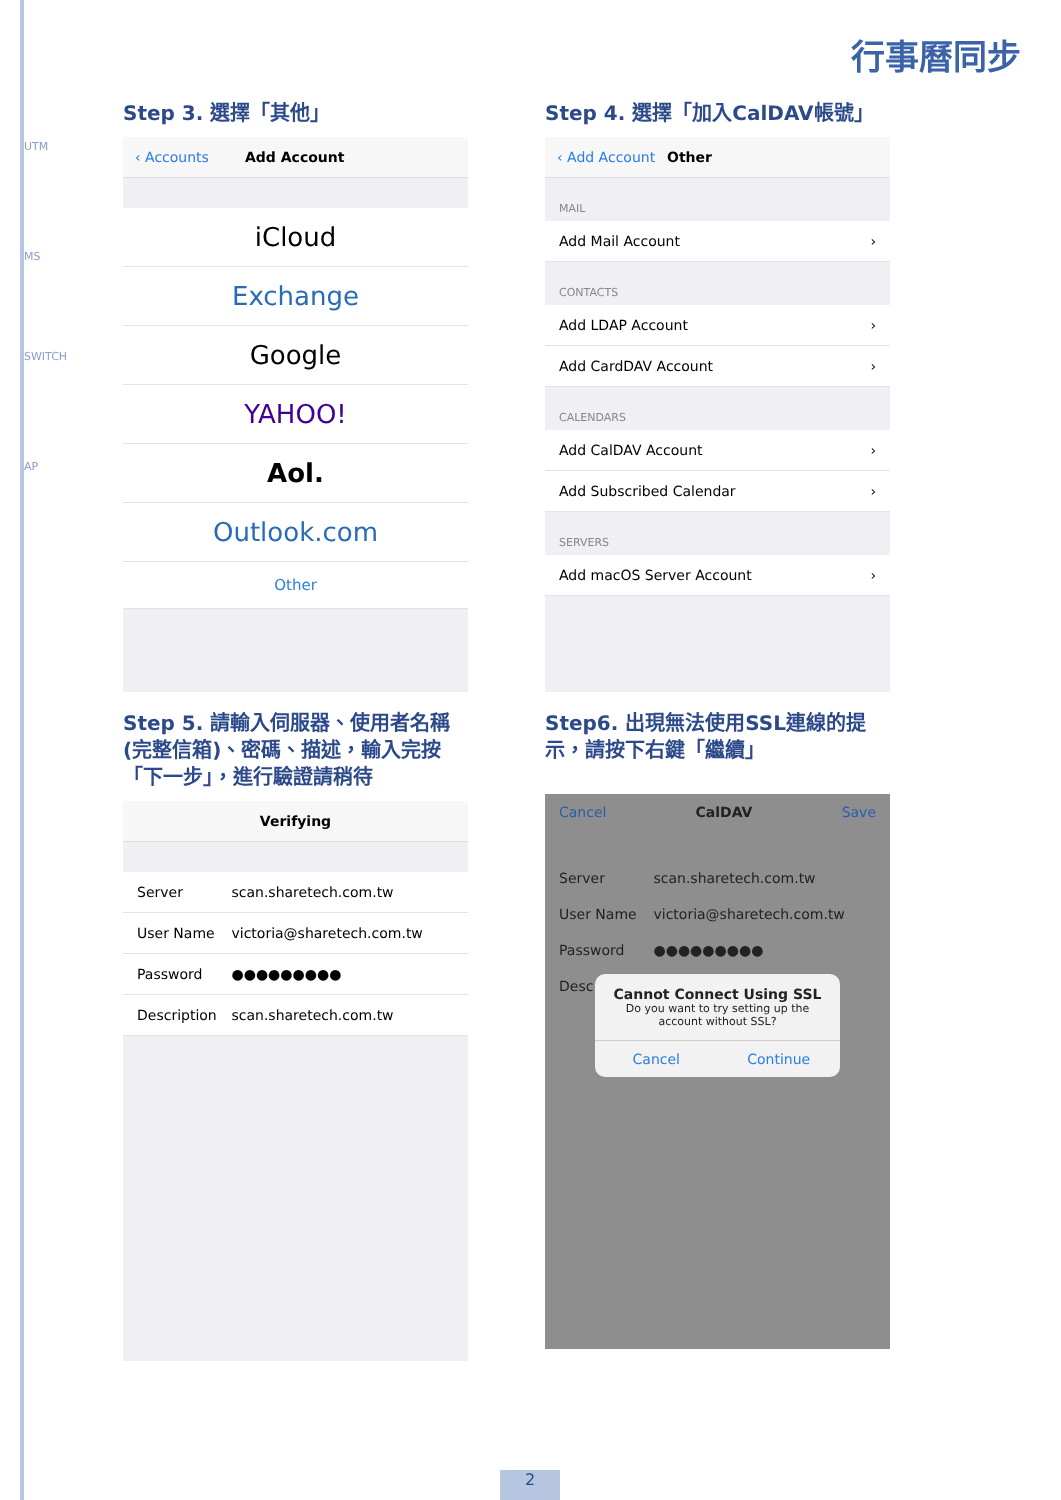UTM
MS
SWITCH
AP
行事曆同步
Step 3. 選擇「其他」
‹ Accounts Add Account
iCloud
Exchange
Google
YAHOO!
Aol.
Outlook.com
Other
Step 4. 選擇「加入CalDAV帳號」
‹ Add Account Other
MAIL
Add Mail Account ›
CONTACTS
Add LDAP Account ›
Add CardDAV Account ›
CALENDARS
Add CalDAV Account ›
Add Subscribed Calendar ›
SERVERS
Add macOS Server Account ›
Step 5. 請輸入伺服器、使用者名稱(完整信箱)、密碼、描述，輸入完按「下一步」，進行驗證請稍待
Verifying
Server scan.sharetech.com.tw
User Name victoria@sharetech.com.tw
Password ●●●●●●●●●
Description scan.sharetech.com.tw
Step6. 出現無法使用SSL連線的提示，請按下右鍵「繼續」
Cancel CalDAV Save
Server scan.sharetech.com.tw
User Name victoria@sharetech.com.tw
Password ●●●●●●●●●
Desc
Cannot Connect Using SSL
Do you want to try setting up the account without SSL?
Cancel Continue
2